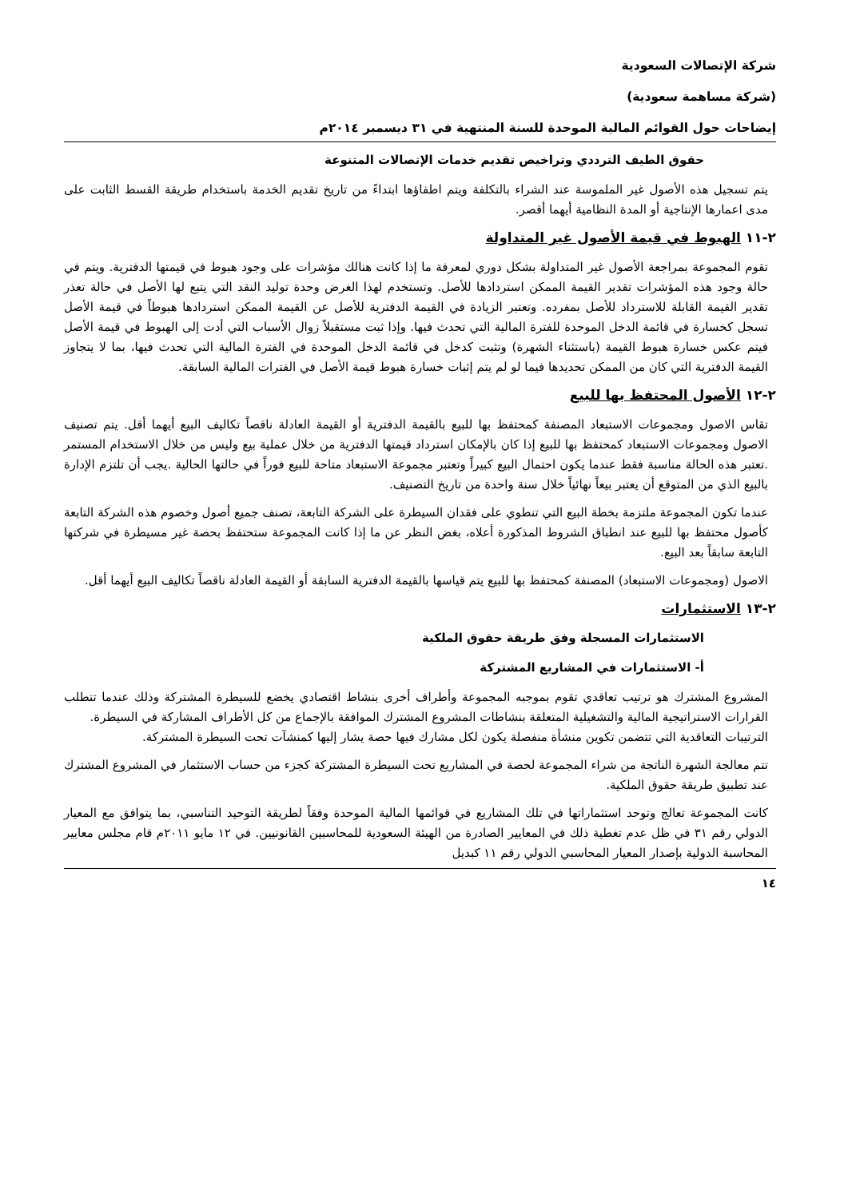شركة الإتصالات السعودية
(شركة مساهمة سعودية)
إيضاحات حول القوائم المالية الموحدة للسنة المنتهية في ٣١ ديسمبر ٢٠١٤م
حقوق الطيف الترددي وتراخيص تقديم خدمات الإتصالات المتنوعة
يتم تسجيل هذه الأصول غير الملموسة عند الشراء بالتكلفة ويتم اطفاؤها ابتداءً من تاريخ تقديم الخدمة باستخدام طريقة القسط الثابت على مدى اعمارها الإنتاجية أو المدة النظامية أيهما أقصر.
٢-١١ الهبوط في قيمة الأصول غير المتداولة
تقوم المجموعة بمراجعة الأصول غير المتداولة بشكل دوري لمعرفة ما إذا كانت هنالك مؤشرات على وجود هبوط في قيمتها الدفترية. ويتم في حالة وجود هذه المؤشرات تقدير القيمة الممكن استردادها للأصل. وتستخدم لهذا الغرض وحدة توليد النقد التي يتبع لها الأصل في حالة تعذر تقدير القيمة القابلة للاسترداد للأصل بمفرده. وتعتبر الزيادة في القيمة الدفترية للأصل عن القيمة الممكن استردادها هبوطاً في قيمة الأصل تسجل كخسارة في قائمة الدخل الموحدة للفترة المالية التي تحدث فيها. وإذا ثبت مستقبلاً زوال الأسباب التي أدت إلى الهبوط في قيمة الأصل فيتم عكس خسارة هبوط القيمة (باستثناء الشهرة) وتثبت كدخل في قائمة الدخل الموحدة في الفترة المالية التي تحدث فيها، بما لا يتجاوز القيمة الدفترية التي كان من الممكن تحديدها فيما لو لم يتم إثبات خسارة هبوط قيمة الأصل في الفترات المالية السابقة.
٢-١٢ الأصول المحتفظ بها للبيع
تقاس الاصول ومجموعات الاستبعاد المصنفة كمحتفظ بها للبيع بالقيمة الدفترية أو القيمة العادلة ناقصاً تكاليف البيع أيهما أقل. يتم تصنيف الاصول ومجموعات الاستبعاد كمحتفظ بها للبيع إذا كان بالإمكان استرداد قيمتها الدفترية من خلال عملية بيع وليس من خلال الاستخدام المستمر .تعتبر هذه الحالة مناسبة فقط عندما يكون احتمال البيع كبيراً وتعتبر مجموعة الاستبعاد متاحة للبيع فوراً في حالتها الحالية .يجب أن تلتزم الإدارة بالبيع الذي من المتوقع أن يعتبر بيعاً نهائياً خلال سنة واحدة من تاريخ التصنيف.
عندما تكون المجموعة ملتزمة بخطة البيع التي تنطوي على فقدان السيطرة على الشركة التابعة، تصنف جميع أصول وخصوم هذه الشركة التابعة كأصول محتفظ بها للبيع عند انطباق الشروط المذكورة أعلاه، بغض النظر عن ما إذا كانت المجموعة ستحتفظ بحصة غير مسيطرة في شركتها التابعة سابقاً بعد البيع.
الاصول (ومجموعات الاستبعاد) المصنفة كمحتفظ بها للبيع يتم قياسها بالقيمة الدفترية السابقة أو القيمة العادلة ناقصاً تكاليف البيع أيهما أقل.
٢-١٣ الاستثمارات
الاستثمارات المسجلة وفق طريقة حقوق الملكية
أ- الاستثمارات في المشاريع المشتركة
المشروع المشترك هو ترتيب تعاقدي تقوم بموجبه المجموعة وأطراف أخرى بنشاط اقتصادي يخضع للسيطرة المشتركة وذلك عندما تتطلب القرارات الاستراتيجية المالية والتشغيلية المتعلقة بنشاطات المشروع المشترك الموافقة بالإجماع من كل الأطراف المشاركة في السيطرة.
الترتيبات التعاقدية التي تتضمن تكوين منشأة منفصلة يكون لكل مشارك فيها حصة يشار إليها كمنشآت تحت السيطرة المشتركة.
تتم معالجة الشهرة الناتجة من شراء المجموعة لحصة في المشاريع تحت السيطرة المشتركة كجزء من حساب الاستثمار في المشروع المشترك عند تطبيق طريقة حقوق الملكية.
كانت المجموعة تعالج وتوحد استثماراتها في تلك المشاريع في قوائمها المالية الموحدة وفقاً لطريقة التوحيد التناسبي، بما يتوافق مع المعيار الدولي رقم ٣١ في ظل عدم تغطية ذلك في المعايير الصادرة من الهيئة السعودية للمحاسبين القانونيين. في ١٢ مايو ٢٠١١م قام مجلس معايير المحاسبة الدولية بإصدار المعيار المحاسبي الدولي رقم ١١ كبديل
١٤